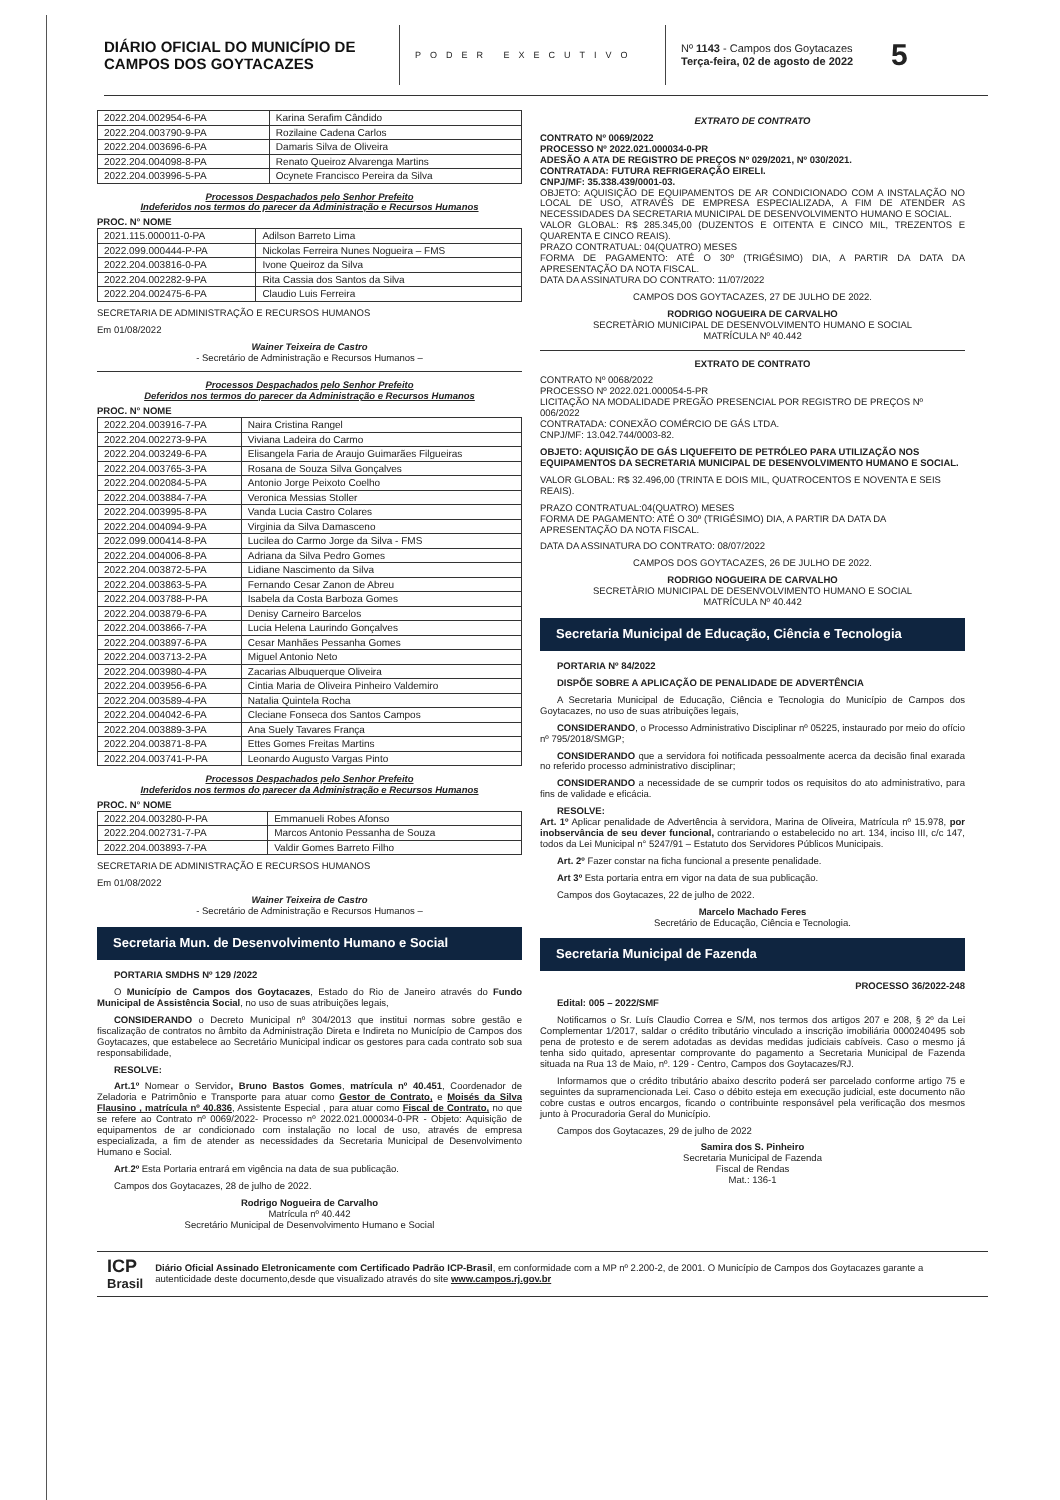DIÁRIO OFICIAL DO MUNICÍPIO DE CAMPOS DOS GOYTACAZES
PODER EXECUTIVO
Nº 1143 - Campos dos Goytacazes
Terça-feira, 02 de agosto de 2022
5
| 2022.204.002954-6-PA | Karina Serafim Cândido |
| 2022.204.003790-9-PA | Rozilaine Cadena Carlos |
| 2022.204.003696-6-PA | Damaris Silva de Oliveira |
| 2022.204.004098-8-PA | Renato Queiroz Alvarenga Martins |
| 2022.204.003996-5-PA | Ocynete Francisco Pereira da Silva |
Processos Despachados pelo Senhor Prefeito
Indeferidos nos termos do parecer da Administração e Recursos Humanos
PROC. N° NOME
| 2021.115.000011-0-PA | Adilson Barreto Lima |
| 2022.099.000444-P-PA | Nickolas Ferreira Nunes Nogueira – FMS |
| 2022.204.003816-0-PA | Ivone Queiroz da Silva |
| 2022.204.002282-9-PA | Rita Cassia dos Santos da Silva |
| 2022.204.002475-6-PA | Claudio Luis Ferreira |
SECRETARIA DE ADMINISTRAÇÃO E RECURSOS HUMANOS
Em 01/08/2022
Wainer Teixeira de Castro
- Secretário de Administração e Recursos Humanos –
Processos Despachados pelo Senhor Prefeito
Deferidos nos termos do parecer da Administração e Recursos Humanos
PROC. N° NOME
| 2022.204.003916-7-PA | Naira Cristina Rangel |
| 2022.204.002273-9-PA | Viviana Ladeira do Carmo |
| 2022.204.003249-6-PA | Elisangela Faria de Araujo Guimarães Filgueiras |
| 2022.204.003765-3-PA | Rosana de Souza Silva Gonçalves |
| 2022.204.002084-5-PA | Antonio Jorge Peixoto Coelho |
| 2022.204.003884-7-PA | Veronica Messias Stoller |
| 2022.204.003995-8-PA | Vanda Lucia Castro Colares |
| 2022.204.004094-9-PA | Virginia da Silva Damasceno |
| 2022.099.000414-8-PA | Lucilea do Carmo Jorge da Silva - FMS |
| 2022.204.004006-8-PA | Adriana da Silva Pedro Gomes |
| 2022.204.003872-5-PA | Lidiane Nascimento da Silva |
| 2022.204.003863-5-PA | Fernando Cesar Zanon de Abreu |
| 2022.204.003788-P-PA | Isabela da Costa Barboza Gomes |
| 2022.204.003879-6-PA | Denisy Carneiro Barcelos |
| 2022.204.003866-7-PA | Lucia Helena Laurindo Gonçalves |
| 2022.204.003897-6-PA | Cesar Manhães Pessanha Gomes |
| 2022.204.003713-2-PA | Miguel Antonio Neto |
| 2022.204.003980-4-PA | Zacarias Albuquerque Oliveira |
| 2022.204.003956-6-PA | Cintia Maria de Oliveira Pinheiro Valdemiro |
| 2022.204.003589-4-PA | Natalia Quintela Rocha |
| 2022.204.004042-6-PA | Cleciane Fonseca dos Santos Campos |
| 2022.204.003889-3-PA | Ana Suely Tavares França |
| 2022.204.003871-8-PA | Ettes Gomes Freitas Martins |
| 2022.204.003741-P-PA | Leonardo Augusto Vargas Pinto |
Processos Despachados pelo Senhor Prefeito
Indeferidos nos termos do parecer da Administração e Recursos Humanos
PROC. N° NOME
| 2022.204.003280-P-PA | Emmanueli Robes Afonso |
| 2022.204.002731-7-PA | Marcos Antonio Pessanha de Souza |
| 2022.204.003893-7-PA | Valdir Gomes Barreto Filho |
SECRETARIA DE ADMINISTRAÇÃO E RECURSOS HUMANOS
Em 01/08/2022
Wainer Teixeira de Castro
- Secretário de Administração e Recursos Humanos –
Secretaria Mun. de Desenvolvimento Humano e Social
PORTARIA SMDHS Nº 129 /2022
O Município de Campos dos Goytacazes, Estado do Rio de Janeiro através do Fundo Municipal de Assistência Social, no uso de suas atribuições legais,
CONSIDERANDO o Decreto Municipal nº 304/2013 que institui normas sobre gestão e fiscalização de contratos no âmbito da Administração Direta e Indireta no Município de Campos dos Goytacazes, que estabelece ao Secretário Municipal indicar os gestores para cada contrato sob sua responsabilidade,
RESOLVE:
Art.1º Nomear o Servidor, Bruno Bastos Gomes, matrícula nº 40.451, Coordenador de Zeladoria e Patrimônio e Transporte para atuar como Gestor de Contrato, e Moisés da Silva Flausino , matrícula nº 40.836, Assistente Especial , para atuar como Fiscal de Contrato, no que se refere ao Contrato nº 0069/2022- Processo nº 2022.021.000034-0-PR - Objeto: Aquisição de equipamentos de ar condicionado com instalação no local de uso, através de empresa especializada, a fim de atender as necessidades da Secretaria Municipal de Desenvolvimento Humano e Social.
Art.2º Esta Portaria entrará em vigência na data de sua publicação.
Campos dos Goytacazes, 28 de julho de 2022.
Rodrigo Nogueira de Carvalho
Matrícula nº 40.442
Secretário Municipal de Desenvolvimento Humano e Social
EXTRATO DE CONTRATO
CONTRATO Nº 0069/2022
PROCESSO Nº 2022.021.000034-0-PR
ADESÃO A ATA DE REGISTRO DE PREÇOS Nº 029/2021, Nº 030/2021.
CONTRATADA: FUTURA REFRIGERAÇÃO EIRELI.
CNPJ/MF: 35.338.439/0001-03.
OBJETO: AQUISIÇÃO DE EQUIPAMENTOS DE AR CONDICIONADO COM A INSTALAÇÃO NO LOCAL DE USO, ATRAVÉS DE EMPRESA ESPECIALIZADA, A FIM DE ATENDER AS NECESSIDADES DA SECRETARIA MUNICIPAL DE DESENVOLVIMENTO HUMANO E SOCIAL.
VALOR GLOBAL: R$ 285.345,00 (DUZENTOS E OITENTA E CINCO MIL, TREZENTOS E QUARENTA E CINCO REAIS).
PRAZO CONTRATUAL: 04(QUATRO) MESES
FORMA DE PAGAMENTO: ATÉ O 30º (TRIGÉSIMO) DIA, A PARTIR DA DATA DA APRESENTAÇÃO DA NOTA FISCAL.
DATA DA ASSINATURA DO CONTRATO: 11/07/2022
CAMPOS DOS GOYTACAZES, 27 DE JULHO DE 2022.
RODRIGO NOGUEIRA DE CARVALHO
SECRETÀRIO MUNICIPAL DE DESENVOLVIMENTO HUMANO E SOCIAL
MATRÍCULA Nº 40.442
EXTRATO DE CONTRATO
CONTRATO Nº 0068/2022
PROCESSO Nº 2022.021.000054-5-PR
LICITAÇÃO NA MODALIDADE PREGÃO PRESENCIAL POR REGISTRO DE PREÇOS Nº 006/2022
CONTRATADA: CONEXÃO COMÉRCIO DE GÁS LTDA.
CNPJ/MF: 13.042.744/0003-82.
OBJETO: AQUISIÇÃO DE GÁS LIQUEFEITO DE PETRÓLEO PARA UTILIZAÇÃO NOS EQUIPAMENTOS DA SECRETARIA MUNICIPAL DE DESENVOLVIMENTO HUMANO E SOCIAL.
VALOR GLOBAL: R$ 32.496,00 (TRINTA E DOIS MIL, QUATROCENTOS E NOVENTA E SEIS REAIS).
PRAZO CONTRATUAL:04(QUATRO) MESES
FORMA DE PAGAMENTO: ATÉ O 30º (TRIGÉSIMO) DIA, A PARTIR DA DATA DA APRESENTAÇÃO DA NOTA FISCAL.
DATA DA ASSINATURA DO CONTRATO: 08/07/2022
CAMPOS DOS GOYTACAZES, 26 DE JULHO DE 2022.
RODRIGO NOGUEIRA DE CARVALHO
SECRETÀRIO MUNICIPAL DE DESENVOLVIMENTO HUMANO E SOCIAL
MATRÍCULA Nº 40.442
Secretaria Municipal de Educação, Ciência e Tecnologia
PORTARIA Nº 84/2022
DISPÕE SOBRE A APLICAÇÃO DE PENALIDADE DE ADVERTÊNCIA
A Secretaria Municipal de Educação, Ciência e Tecnologia do Município de Campos dos Goytacazes, no uso de suas atribuições legais,
CONSIDERANDO, o Processo Administrativo Disciplinar nº 05225, instaurado por meio do ofício nº 795/2018/SMGP;
CONSIDERANDO que a servidora foi notificada pessoalmente acerca da decisão final exarada no referido processo administrativo disciplinar;
CONSIDERANDO a necessidade de se cumprir todos os requisitos do ato administrativo, para fins de validade e eficácia.
RESOLVE:
Art. 1º Aplicar penalidade de Advertência à servidora, Marina de Oliveira, Matrícula nº 15.978, por inobservância de seu dever funcional, contrariando o estabelecido no art. 134, inciso III, c/c 147, todos da Lei Municipal n° 5247/91 – Estatuto dos Servidores Públicos Municipais.
Art. 2º Fazer constar na ficha funcional a presente penalidade.
Art 3º Esta portaria entra em vigor na data de sua publicação.
Campos dos Goytacazes, 22 de julho de 2022.
Marcelo Machado Feres
Secretário de Educação, Ciência e Tecnologia.
Secretaria Municipal de Fazenda
PROCESSO 36/2022-248
Edital: 005 – 2022/SMF
Notificamos o Sr. Luís Claudio Correa e S/M, nos termos dos artigos 207 e 208, § 2º da Lei Complementar 1/2017, saldar o crédito tributário vinculado a inscrição imobiliária 0000240495 sob pena de protesto e de serem adotadas as devidas medidas judiciais cabíveis. Caso o mesmo já tenha sido quitado, apresentar comprovante do pagamento a Secretaria Municipal de Fazenda situada na Rua 13 de Maio, nº. 129 - Centro, Campos dos Goytacazes/RJ.
Informamos que o crédito tributário abaixo descrito poderá ser parcelado conforme artigo 75 e seguintes da supramencionada Lei. Caso o débito esteja em execução judicial, este documento não cobre custas e outros encargos, ficando o contribuinte responsável pela verificação dos mesmos junto à Procuradoria Geral do Município.
Campos dos Goytacazes, 29 de julho de 2022
Samira dos S. Pinheiro
Secretaria Municipal de Fazenda
Fiscal de Rendas
Mat.: 136-1
ICP
Brasil
Diário Oficial Assinado Eletronicamente com Certificado Padrão ICP-Brasil, em conformidade com a MP nº 2.200-2, de 2001. O Município de Campos dos Goytacazes garante a autenticidade deste documento,desde que visualizado através do site www.campos.rj.gov.br